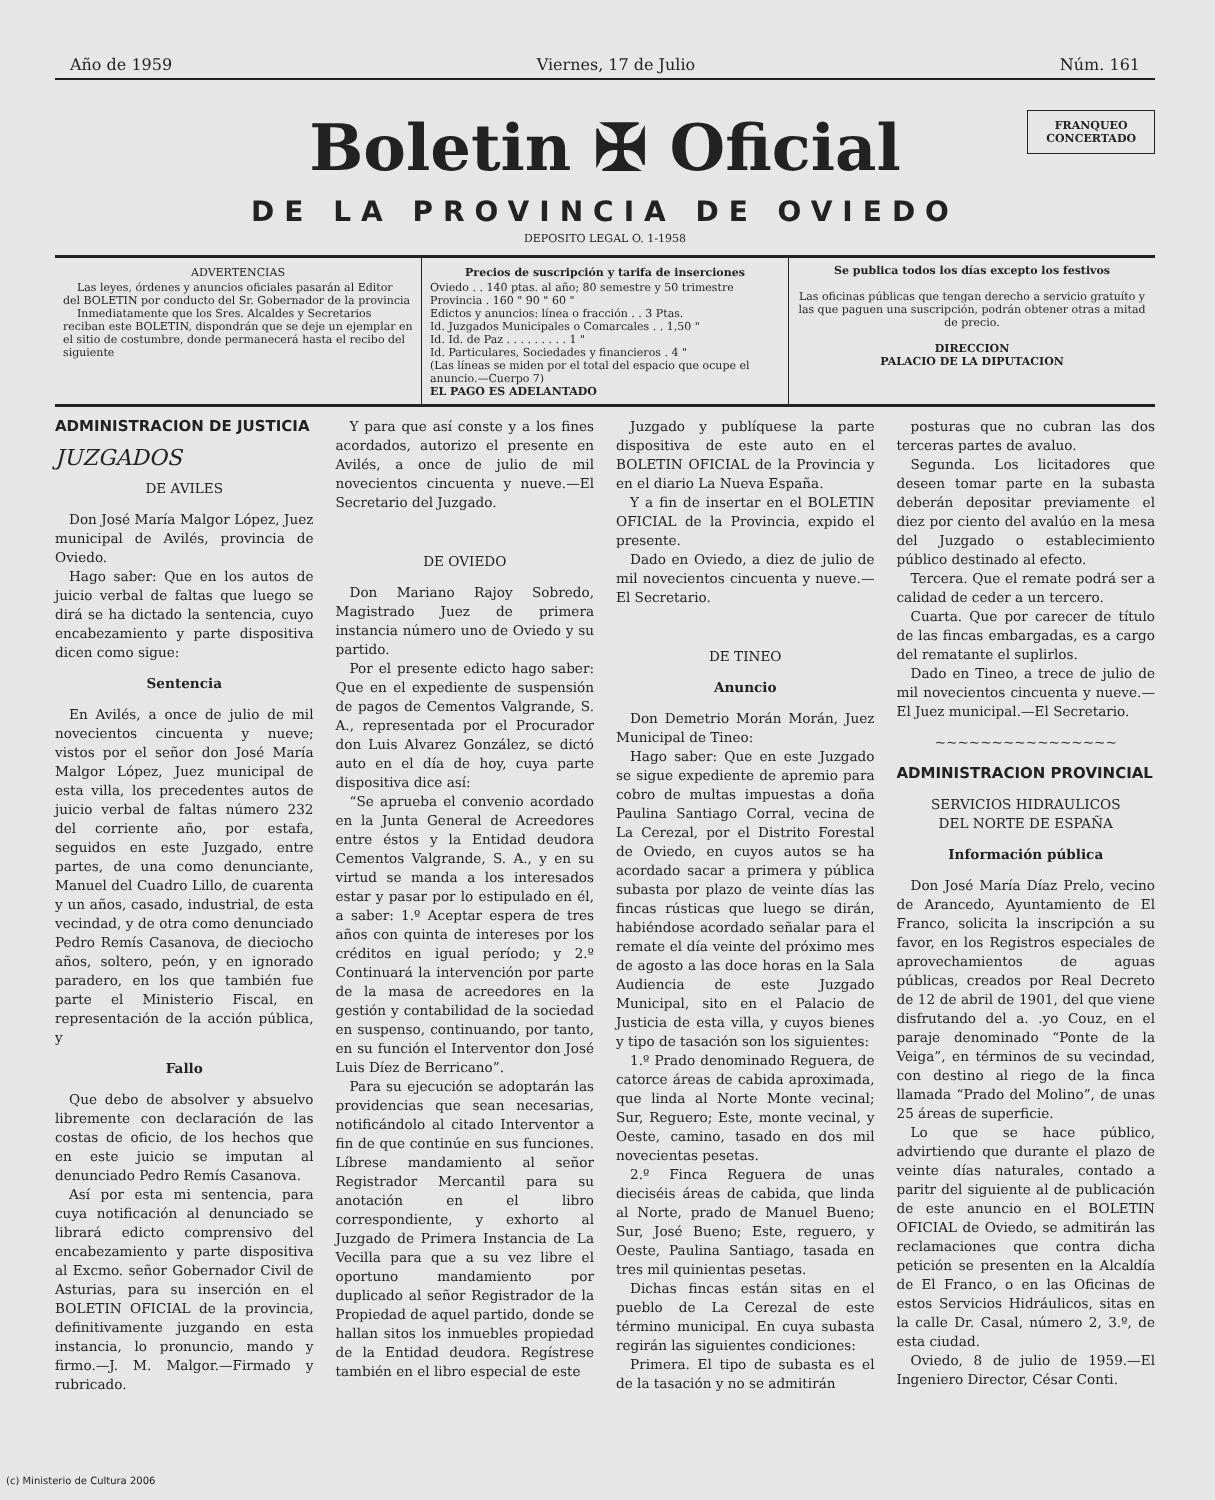Año de 1959 Viernes, 17 de Julio Núm. 161
FRANQUEO
CONCERTADO
Boletin ✠ Oficial
DE LA PROVINCIA DE OVIEDO
DEPOSITO LEGAL O. 1-1958
ADVERTENCIAS
Las leyes, órdenes y anuncios oficiales pasarán al Editor del BOLETIN por conducto del Sr. Gobernador de la provincia
Inmediatamente que los Sres. Alcaldes y Secretarios reciban este BOLETIN, dispondrán que se deje un ejemplar en el sitio de costumbre, donde permanecerá hasta el recibo del siguiente
Precios de suscripción y tarifa de inserciones
Oviedo . . 140 ptas. al año; 80 semestre y 50 trimestre
Provincia . 160 " 90 " 60 "
Edictos y anuncios: línea o fracción . . 3 Ptas.
Id. Juzgados Municipales o Comarcales . . 1,50 "
Id. Id. de Paz . . . . . . . . . 1 "
Id. Particulares, Sociedades y financieros . 4 "
(Las líneas se miden por el total del espacio que ocupe el anuncio.—Cuerpo 7)
EL PAGO ES ADELANTADO
Se publica todos los días excepto los festivos
Las oficinas públicas que tengan derecho a servicio gratuíto y las que paguen una suscripción, podrán obtener otras a mitad de precio.
DIRECCION
PALACIO DE LA DIPUTACION
ADMINISTRACION DE JUSTICIA
JUZGADOS
DE AVILES
Don José María Malgor López, Juez municipal de Avilés, provincia de Oviedo.
Hago saber: Que en los autos de juicio verbal de faltas que luego se dirá se ha dictado la sentencia, cuyo encabezamiento y parte dispositiva dicen como sigue:
Sentencia
En Avilés, a once de julio de mil novecientos cincuenta y nueve; vistos por el señor don José María Malgor López, Juez municipal de esta villa, los precedentes autos de juicio verbal de faltas número 232 del corriente año, por estafa, seguidos en este Juzgado, entre partes, de una como denunciante, Manuel del Cuadro Lillo, de cuarenta y un años, casado, industrial, de esta vecindad, y de otra como denunciado Pedro Remís Casanova, de dieciocho años, soltero, peón, y en ignorado paradero, en los que también fue parte el Ministerio Fiscal, en representación de la acción pública, y
Fallo
Que debo de absolver y absuelvo libremente con declaración de las costas de oficio, de los hechos que en este juicio se imputan al denunciado Pedro Remís Casanova.
Así por esta mi sentencia, para cuya notificación al denunciado se librará edicto comprensivo del encabezamiento y parte dispositiva al Excmo. señor Gobernador Civil de Asturias, para su inserción en el BOLETIN OFICIAL de la provincia, definitivamente juzgando en esta instancia, lo pronuncio, mando y firmo.—J. M. Malgor.—Firmado y rubricado.
Y para que así conste y a los fines acordados, autorizo el presente en Avilés, a once de julio de mil novecientos cincuenta y nueve.—El Secretario del Juzgado.
DE OVIEDO
Don Mariano Rajoy Sobredo, Magistrado Juez de primera instancia número uno de Oviedo y su partido.
Por el presente edicto hago saber: Que en el expediente de suspensión de pagos de Cementos Valgrande, S. A., representada por el Procurador don Luis Alvarez González, se dictó auto en el día de hoy, cuya parte dispositiva dice así:
“Se aprueba el convenio acordado en la Junta General de Acreedores entre éstos y la Entidad deudora Cementos Valgrande, S. A., y en su virtud se manda a los interesados estar y pasar por lo estipulado en él, a saber: 1.º Aceptar espera de tres años con quinta de intereses por los créditos en igual período; y 2.º Continuará la intervención por parte de la masa de acreedores en la gestión y contabilidad de la sociedad en suspenso, continuando, por tanto, en su función el Interventor don José Luis Díez de Berricano”.
Para su ejecución se adoptarán las providencias que sean necesarias, notificándolo al citado Interventor a fin de que continúe en sus funciones. Líbrese mandamiento al señor Registrador Mercantil para su anotación en el libro correspondiente, y exhorto al Juzgado de Primera Instancia de La Vecilla para que a su vez libre el oportuno mandamiento por duplicado al señor Registrador de la Propiedad de aquel partido, donde se hallan sitos los inmuebles propiedad de la Entidad deudora. Regístrese también en el libro especial de este
Juzgado y publíquese la parte dispositiva de este auto en el BOLETIN OFICIAL de la Provincia y en el diario La Nueva España.
Y a fin de insertar en el BOLETIN OFICIAL de la Provincia, expido el presente.
Dado en Oviedo, a diez de julio de mil novecientos cincuenta y nueve.—El Secretario.
DE TINEO
Anuncio
Don Demetrio Morán Morán, Juez Municipal de Tineo:
Hago saber: Que en este Juzgado se sigue expediente de apremio para cobro de multas impuestas a doña Paulina Santiago Corral, vecina de La Cerezal, por el Distrito Forestal de Oviedo, en cuyos autos se ha acordado sacar a primera y pública subasta por plazo de veinte días las fincas rústicas que luego se dirán, habiéndose acordado señalar para el remate el día veinte del próximo mes de agosto a las doce horas en la Sala Audiencia de este Juzgado Municipal, sito en el Palacio de Justicia de esta villa, y cuyos bienes y tipo de tasación son los siguientes:
1.º Prado denominado Reguera, de catorce áreas de cabida aproximada, que linda al Norte Monte vecinal; Sur, Reguero; Este, monte vecinal, y Oeste, camino, tasado en dos mil novecientas pesetas.
2.º Finca Reguera de unas dieciséis áreas de cabida, que linda al Norte, prado de Manuel Bueno; Sur, José Bueno; Este, reguero, y Oeste, Paulina Santiago, tasada en tres mil quinientas pesetas.
Dichas fincas están sitas en el pueblo de La Cerezal de este término municipal. En cuya subasta regirán las siguientes condiciones:
Primera. El tipo de subasta es el de la tasación y no se admitirán
posturas que no cubran las dos terceras partes de avaluo.
Segunda. Los licitadores que deseen tomar parte en la subasta deberán depositar previamente el diez por ciento del avalúo en la mesa del Juzgado o establecimiento público destinado al efecto.
Tercera. Que el remate podrá ser a calidad de ceder a un tercero.
Cuarta. Que por carecer de título de las fincas embargadas, es a cargo del rematante el suplirlos.
Dado en Tineo, a trece de julio de mil novecientos cincuenta y nueve.—El Juez municipal.—El Secretario.
~~~~~~~~~~~~~~~~
ADMINISTRACION PROVINCIAL
SERVICIOS HIDRAULICOS
DEL NORTE DE ESPAÑA
Información pública
Don José María Díaz Prelo, vecino de Arancedo, Ayuntamiento de El Franco, solicita la inscripción a su favor, en los Registros especiales de aprovechamientos de aguas públicas, creados por Real Decreto de 12 de abril de 1901, del que viene disfrutando del a. .yo Couz, en el paraje denominado “Ponte de la Veiga”, en términos de su vecindad, con destino al riego de la finca llamada “Prado del Molino”, de unas 25 áreas de superficie.
Lo que se hace público, advirtiendo que durante el plazo de veinte días naturales, contado a paritr del siguiente al de publicación de este anuncio en el BOLETIN OFICIAL de Oviedo, se admitirán las reclamaciones que contra dicha petición se presenten en la Alcaldía de El Franco, o en las Oficinas de estos Servicios Hidráulicos, sitas en la calle Dr. Casal, número 2, 3.º, de esta ciudad.
Oviedo, 8 de julio de 1959.—El Ingeniero Director, César Conti.
(c) Ministerio de Cultura 2006